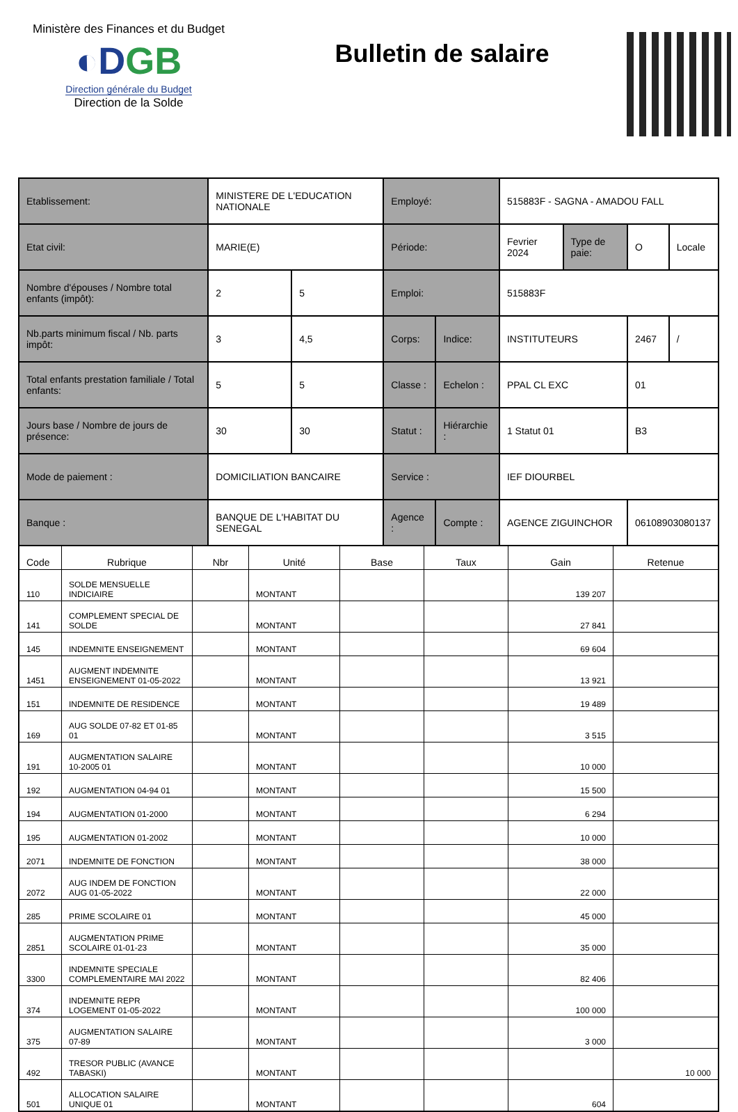Ministère des Finances et du Budget
◐DGB
Direction générale du Budget
Direction de la Solde
Bulletin de salaire
| Etablissement: | MINISTERE DE L'EDUCATION NATIONALE | | Employé: | | 515883F - SAGNA - AMADOU FALL | | | |
| Etat civil: | MARIE(E) | | Période: | | Fevrier 2024 | Type de paie: | O | Locale |
| Nombre d'épouses / Nombre total enfants (impôt): | 2 | 5 | Emploi: | | 515883F | | | |
| Nb.parts minimum fiscal / Nb. parts impôt: | 3 | 4,5 | Corps: | Indice: | INSTITUTEURS | | 2467 | / |
| Total enfants prestation familiale / Total enfants: | 5 | 5 | Classe : | Echelon : | PPAL CL EXC | | 01 | |
| Jours base / Nombre de jours de présence: | 30 | 30 | Statut : | Hiérarchie : | 1 Statut 01 | | B3 | |
| Mode de paiement : | DOMICILIATION BANCAIRE | | Service : | | IEF DIOURBEL | | | |
| Banque : | BANQUE DE L'HABITAT DU SENEGAL | | Agence : | Compte : | AGENCE ZIGUINCHOR | | 06108903080137 | |
| Code | Rubrique | Nbr | Unité | Base | Taux | Gain | Retenue |
| --- | --- | --- | --- | --- | --- | --- | --- |
| 110 | SOLDE MENSUELLE INDICIAIRE | | MONTANT | | | 139 207 | |
| 141 | COMPLEMENT SPECIAL DE SOLDE | | MONTANT | | | 27 841 | |
| 145 | INDEMNITE ENSEIGNEMENT | | MONTANT | | | 69 604 | |
| 1451 | AUGMENT INDEMNITE ENSEIGNEMENT 01-05-2022 | | MONTANT | | | 13 921 | |
| 151 | INDEMNITE DE RESIDENCE | | MONTANT | | | 19 489 | |
| 169 | AUG SOLDE 07-82 ET 01-85 01 | | MONTANT | | | 3 515 | |
| 191 | AUGMENTATION SALAIRE 10-2005 01 | | MONTANT | | | 10 000 | |
| 192 | AUGMENTATION 04-94 01 | | MONTANT | | | 15 500 | |
| 194 | AUGMENTATION 01-2000 | | MONTANT | | | 6 294 | |
| 195 | AUGMENTATION 01-2002 | | MONTANT | | | 10 000 | |
| 2071 | INDEMNITE DE FONCTION | | MONTANT | | | 38 000 | |
| 2072 | AUG INDEM DE FONCTION AUG 01-05-2022 | | MONTANT | | | 22 000 | |
| 285 | PRIME SCOLAIRE 01 | | MONTANT | | | 45 000 | |
| 2851 | AUGMENTATION PRIME SCOLAIRE 01-01-23 | | MONTANT | | | 35 000 | |
| 3300 | INDEMNITE SPECIALE COMPLEMENTAIRE MAI 2022 | | MONTANT | | | 82 406 | |
| 374 | INDEMNITE REPR LOGEMENT 01-05-2022 | | MONTANT | | | 100 000 | |
| 375 | AUGMENTATION SALAIRE 07-89 | | MONTANT | | | 3 000 | |
| 492 | TRESOR PUBLIC (AVANCE TABASKI) | | MONTANT | | | | 10 000 |
| 501 | ALLOCATION SALAIRE UNIQUE 01 | | MONTANT | | | 604 | |